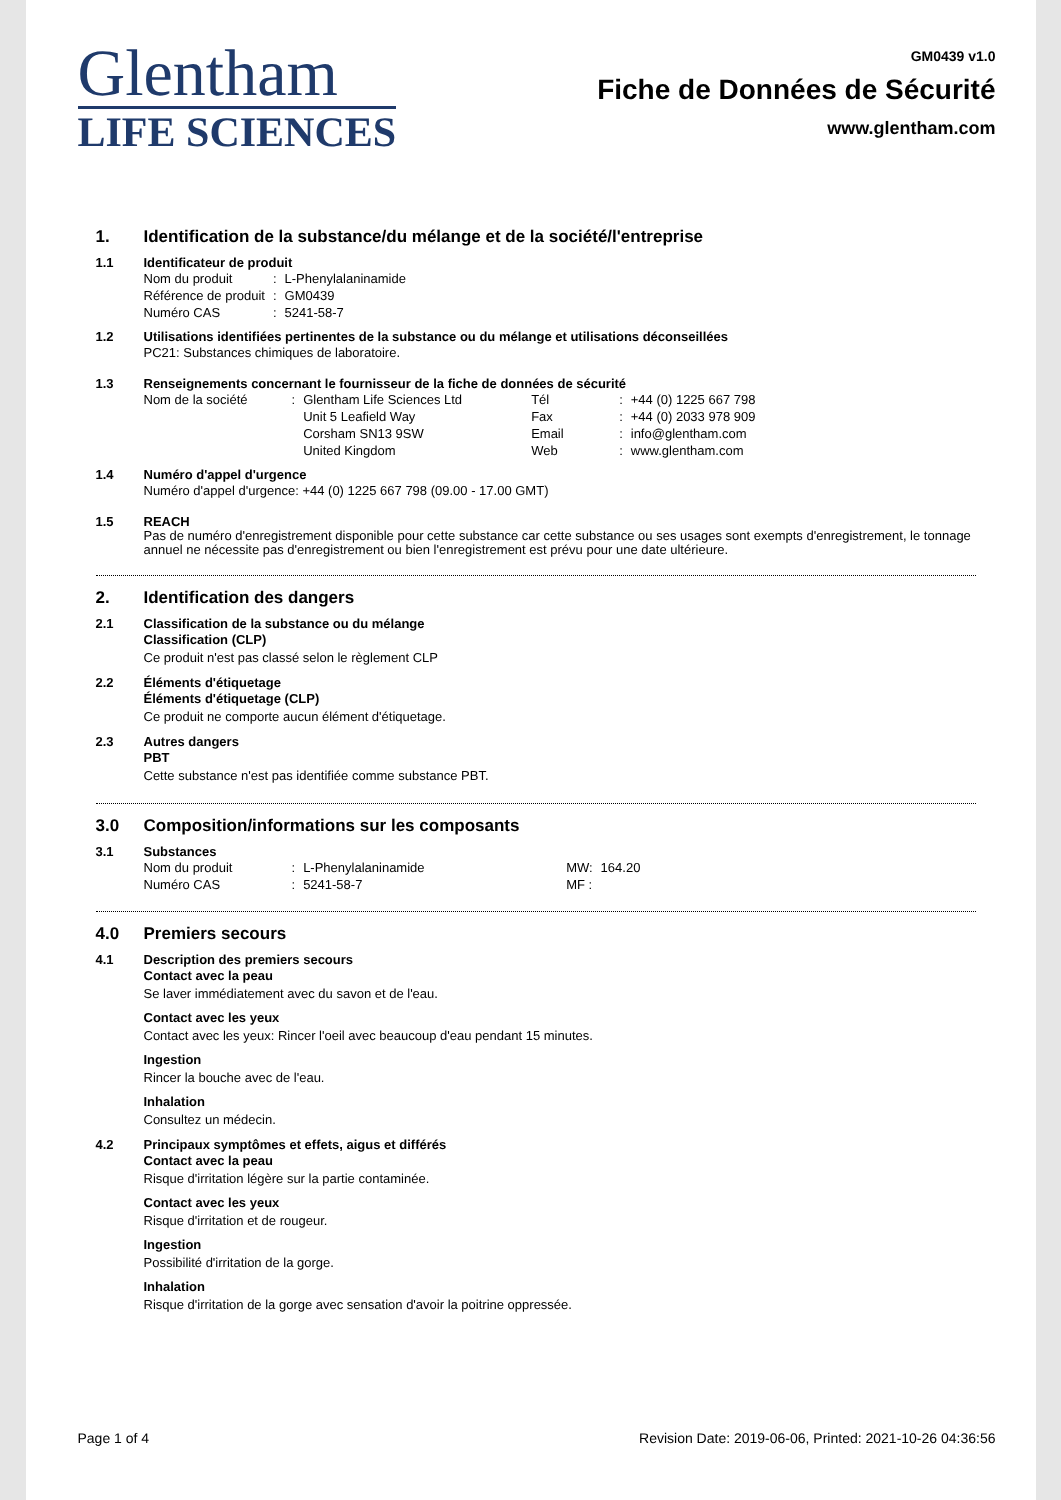Glentham
LIFE SCIENCES
GM0439 v1.0
Fiche de Données de Sécurité
www.glentham.com
1. Identification de la substance/du mélange et de la société/l'entreprise
1.1 Identificateur de produit
| Nom du produit | : | L-Phenylalaninamide |
| Référence de produit | : | GM0439 |
| Numéro CAS | : | 5241-58-7 |
1.2 Utilisations identifiées pertinentes de la substance ou du mélange et utilisations déconseillées
PC21: Substances chimiques de laboratoire.
1.3 Renseignements concernant le fournisseur de la fiche de données de sécurité
| Nom de la société | : | Glentham Life Sciences Ltd | Tél | : | +44 (0) 1225 667 798 |
| | | Unit 5 Leafield Way | Fax | : | +44 (0) 2033 978 909 |
| | | Corsham SN13 9SW | Email | : | info@glentham.com |
| | | United Kingdom | Web | : | www.glentham.com |
1.4 Numéro d'appel d'urgence
Numéro d'appel d'urgence: +44 (0) 1225 667 798 (09.00 - 17.00 GMT)
1.5 REACH
Pas de numéro d'enregistrement disponible pour cette substance car cette substance ou ses usages sont exempts d'enregistrement, le tonnage annuel ne nécessite pas d'enregistrement ou bien l'enregistrement est prévu pour une date ultérieure.
2. Identification des dangers
2.1 Classification de la substance ou du mélange
Classification (CLP)
Ce produit n'est pas classé selon le règlement CLP
2.2 Éléments d'étiquetage
Éléments d'étiquetage (CLP)
Ce produit ne comporte aucun élément d'étiquetage.
2.3 Autres dangers
PBT
Cette substance n'est pas identifiée comme substance PBT.
3.0 Composition/informations sur les composants
3.1 Substances
| Nom du produit | : | L-Phenylalaninamide | MW: | 164.20 |
| Numéro CAS | : | 5241-58-7 | MF : | |
4.0 Premiers secours
4.1 Description des premiers secours
Contact avec la peau
Se laver immédiatement avec du savon et de l'eau.
Contact avec les yeux
Contact avec les yeux: Rincer l'oeil avec beaucoup d'eau pendant 15 minutes.
Ingestion
Rincer la bouche avec de l'eau.
Inhalation
Consultez un médecin.
4.2 Principaux symptômes et effets, aigus et différés
Contact avec la peau
Risque d'irritation légère sur la partie contaminée.
Contact avec les yeux
Risque d'irritation et de rougeur.
Ingestion
Possibilité d'irritation de la gorge.
Inhalation
Risque d'irritation de la gorge avec sensation d'avoir la poitrine oppressée.
Page 1 of 4 Revision Date: 2019-06-06, Printed: 2021-10-26 04:36:56